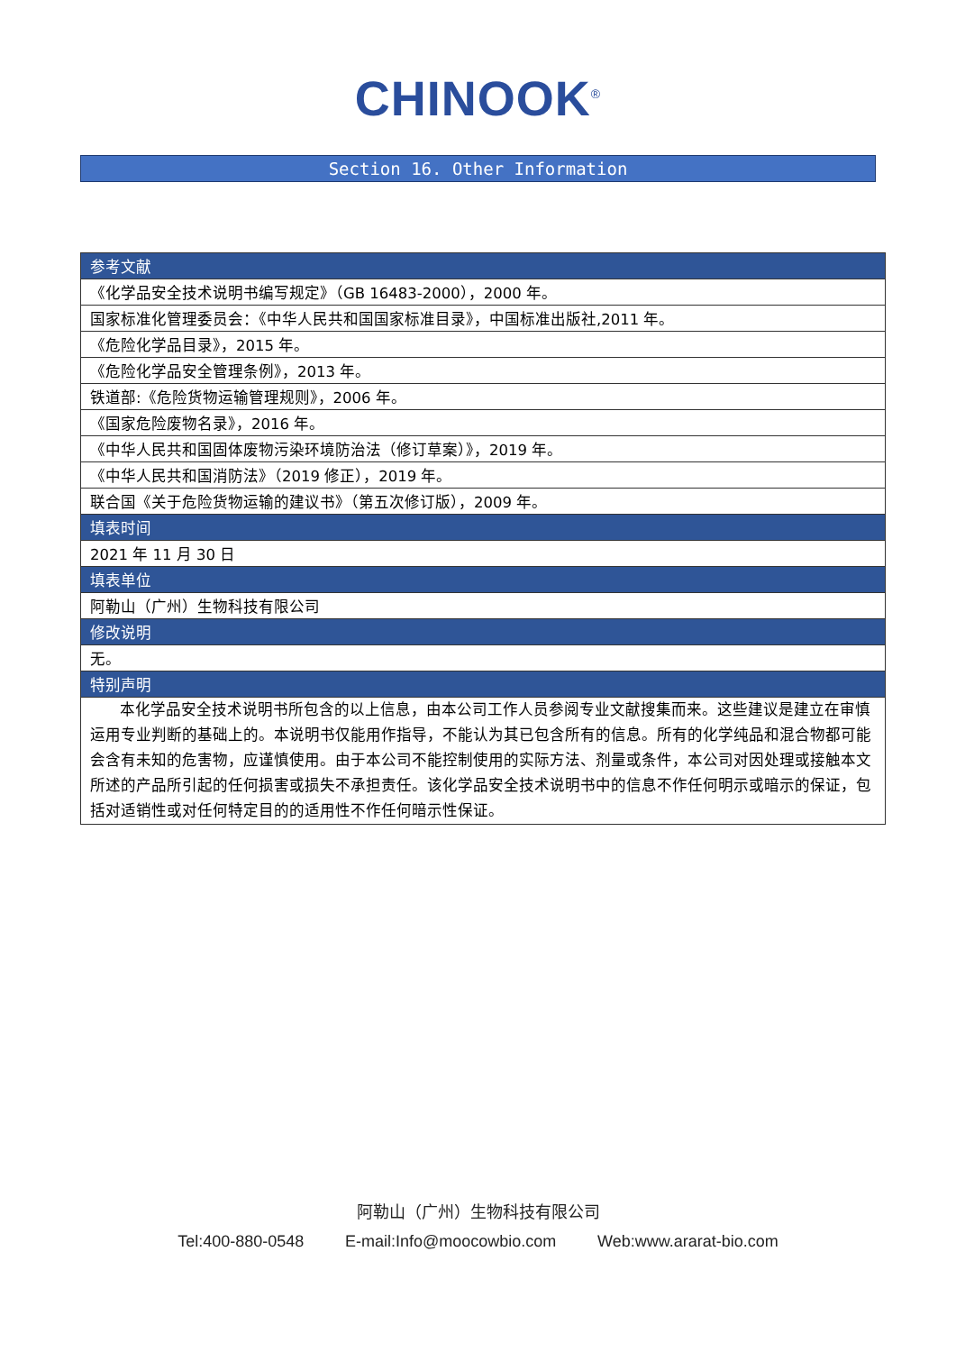CHINOOK<sup>®</sup>
Section 16. Other Information
| 参考文献 |
| --- |
| 《化学品安全技术说明书编写规定》（GB 16483-2000），2000 年。 |
| 国家标准化管理委员会：《中华人民共和国国家标准目录》，中国标准出版社,2011 年。 |
| 《危险化学品目录》，2015 年。 |
| 《危险化学品安全管理条例》，2013 年。 |
| 铁道部:《危险货物运输管理规则》，2006 年。 |
| 《国家危险废物名录》，2016 年。 |
| 《中华人民共和国固体废物污染环境防治法（修订草案）》，2019 年。 |
| 《中华人民共和国消防法》（2019 修正），2019 年。 |
| 联合国《关于危险货物运输的建议书》（第五次修订版），2009 年。 |
| 填表时间 |
| 2021 年 11 月 30 日 |
| 填表单位 |
| 阿勒山（广州）生物科技有限公司 |
| 修改说明 |
| 无。 |
| 特别声明 |
| 本化学品安全技术说明书所包含的以上信息，由本公司工作人员参阅专业文献搜集而来。这些建议是建立在审慎运用专业判断的基础上的。本说明书仅能用作指导，不能认为其已包含所有的信息。所有的化学纯品和混合物都可能会含有未知的危害物，应谨慎使用。由于本公司不能控制使用的实际方法、剂量或条件，本公司对因处理或接触本文所述的产品所引起的任何损害或损失不承担责任。该化学品安全技术说明书中的信息不作任何明示或暗示的保证，包括对适销性或对任何特定目的的适用性不作任何暗示性保证。 |
阿勒山（广州）生物科技有限公司
Tel:400-880-0548 E-mail:Info@moocowbio.com Web:www.ararat-bio.com